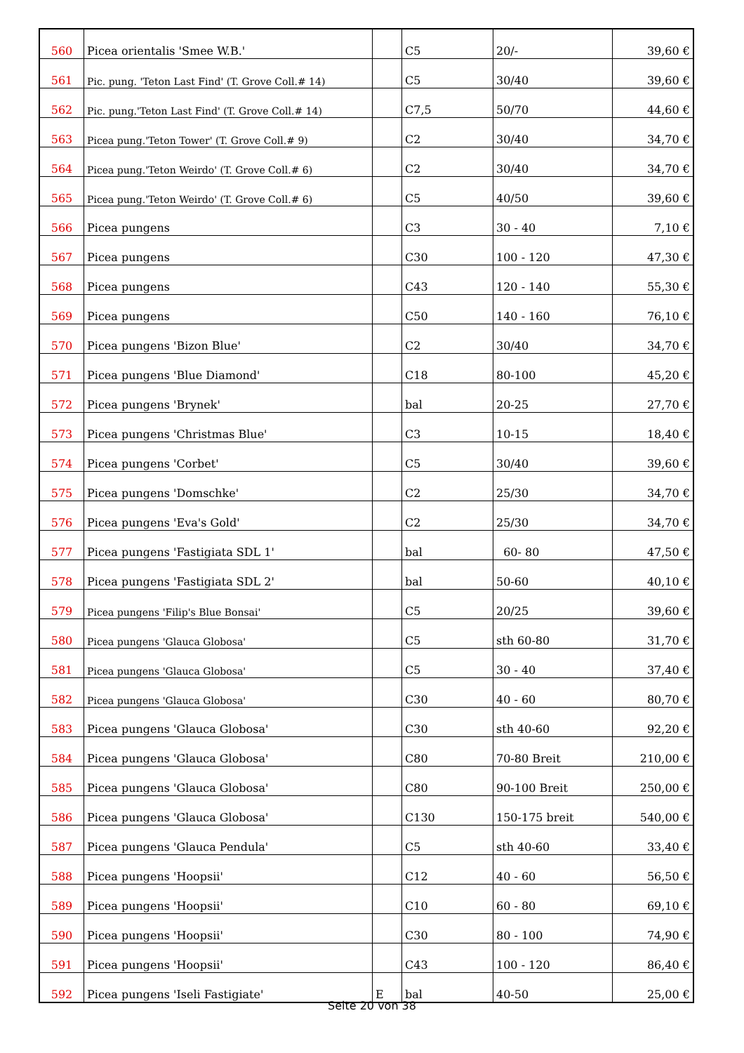| 560 | Picea orientalis 'Smee W.B.' | | C5 | 20/- | 39,60 € |
| 561 | Pic. pung. 'Teton Last Find' (T. Grove Coll.# 14) | | C5 | 30/40 | 39,60 € |
| 562 | Pic. pung.'Teton Last Find' (T. Grove Coll.# 14) | | C7,5 | 50/70 | 44,60 € |
| 563 | Picea pung.'Teton Tower' (T. Grove Coll.# 9) | | C2 | 30/40 | 34,70 € |
| 564 | Picea pung.'Teton Weirdo' (T. Grove Coll.# 6) | | C2 | 30/40 | 34,70 € |
| 565 | Picea pung.'Teton Weirdo' (T. Grove Coll.# 6) | | C5 | 40/50 | 39,60 € |
| 566 | Picea pungens | | C3 | 30 - 40 | 7,10 € |
| 567 | Picea pungens | | C30 | 100 - 120 | 47,30 € |
| 568 | Picea pungens | | C43 | 120 - 140 | 55,30 € |
| 569 | Picea pungens | | C50 | 140 - 160 | 76,10 € |
| 570 | Picea pungens 'Bizon Blue' | | C2 | 30/40 | 34,70 € |
| 571 | Picea pungens 'Blue Diamond' | | C18 | 80-100 | 45,20 € |
| 572 | Picea pungens 'Brynek' | | bal | 20-25 | 27,70 € |
| 573 | Picea pungens 'Christmas Blue' | | C3 | 10-15 | 18,40 € |
| 574 | Picea pungens 'Corbet' | | C5 | 30/40 | 39,60 € |
| 575 | Picea pungens 'Domschke' | | C2 | 25/30 | 34,70 € |
| 576 | Picea pungens 'Eva's Gold' | | C2 | 25/30 | 34,70 € |
| 577 | Picea pungens 'Fastigiata SDL 1' | | bal | 60- 80 | 47,50 € |
| 578 | Picea pungens 'Fastigiata SDL 2' | | bal | 50-60 | 40,10 € |
| 579 | Picea pungens 'Filip's Blue Bonsai' | | C5 | 20/25 | 39,60 € |
| 580 | Picea pungens 'Glauca Globosa' | | C5 | sth 60-80 | 31,70 € |
| 581 | Picea pungens 'Glauca Globosa' | | C5 | 30 - 40 | 37,40 € |
| 582 | Picea pungens 'Glauca Globosa' | | C30 | 40 - 60 | 80,70 € |
| 583 | Picea pungens 'Glauca Globosa' | | C30 | sth 40-60 | 92,20 € |
| 584 | Picea pungens 'Glauca Globosa' | | C80 | 70-80 Breit | 210,00 € |
| 585 | Picea pungens 'Glauca Globosa' | | C80 | 90-100 Breit | 250,00 € |
| 586 | Picea pungens 'Glauca Globosa' | | C130 | 150-175 breit | 540,00 € |
| 587 | Picea pungens 'Glauca Pendula' | | C5 | sth 40-60 | 33,40 € |
| 588 | Picea pungens 'Hoopsii' | | C12 | 40 - 60 | 56,50 € |
| 589 | Picea pungens 'Hoopsii' | | C10 | 60 - 80 | 69,10 € |
| 590 | Picea pungens 'Hoopsii' | | C30 | 80 - 100 | 74,90 € |
| 591 | Picea pungens 'Hoopsii' | | C43 | 100 - 120 | 86,40 € |
| 592 | Picea pungens 'Iseli Fastigiate' | E | bal | 40-50 | 25,00 € |
Seite 20 von 38